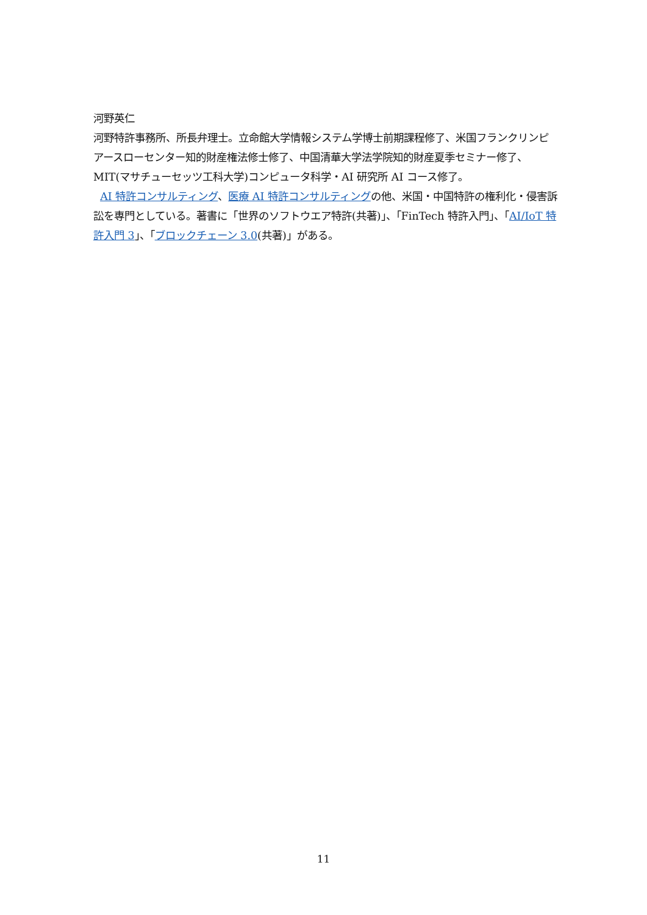河野英仁
河野特許事務所、所長弁理士。立命館大学情報システム学博士前期課程修了、米国フランクリンピアースローセンター知的財産権法修士修了、中国清華大学法学院知的財産夏季セミナー修了、MIT(マサチューセッツ工科大学)コンピュータ科学・AI 研究所 AI コース修了。
AI 特許コンサルティング、医療 AI 特許コンサルティングの他、米国・中国特許の権利化・侵害訴訟を専門としている。著書に「世界のソフトウエア特許(共著)」、「FinTech 特許入門」、「AI/IoT 特許入門 3」、「ブロックチェーン 3.0(共著)」がある。
11